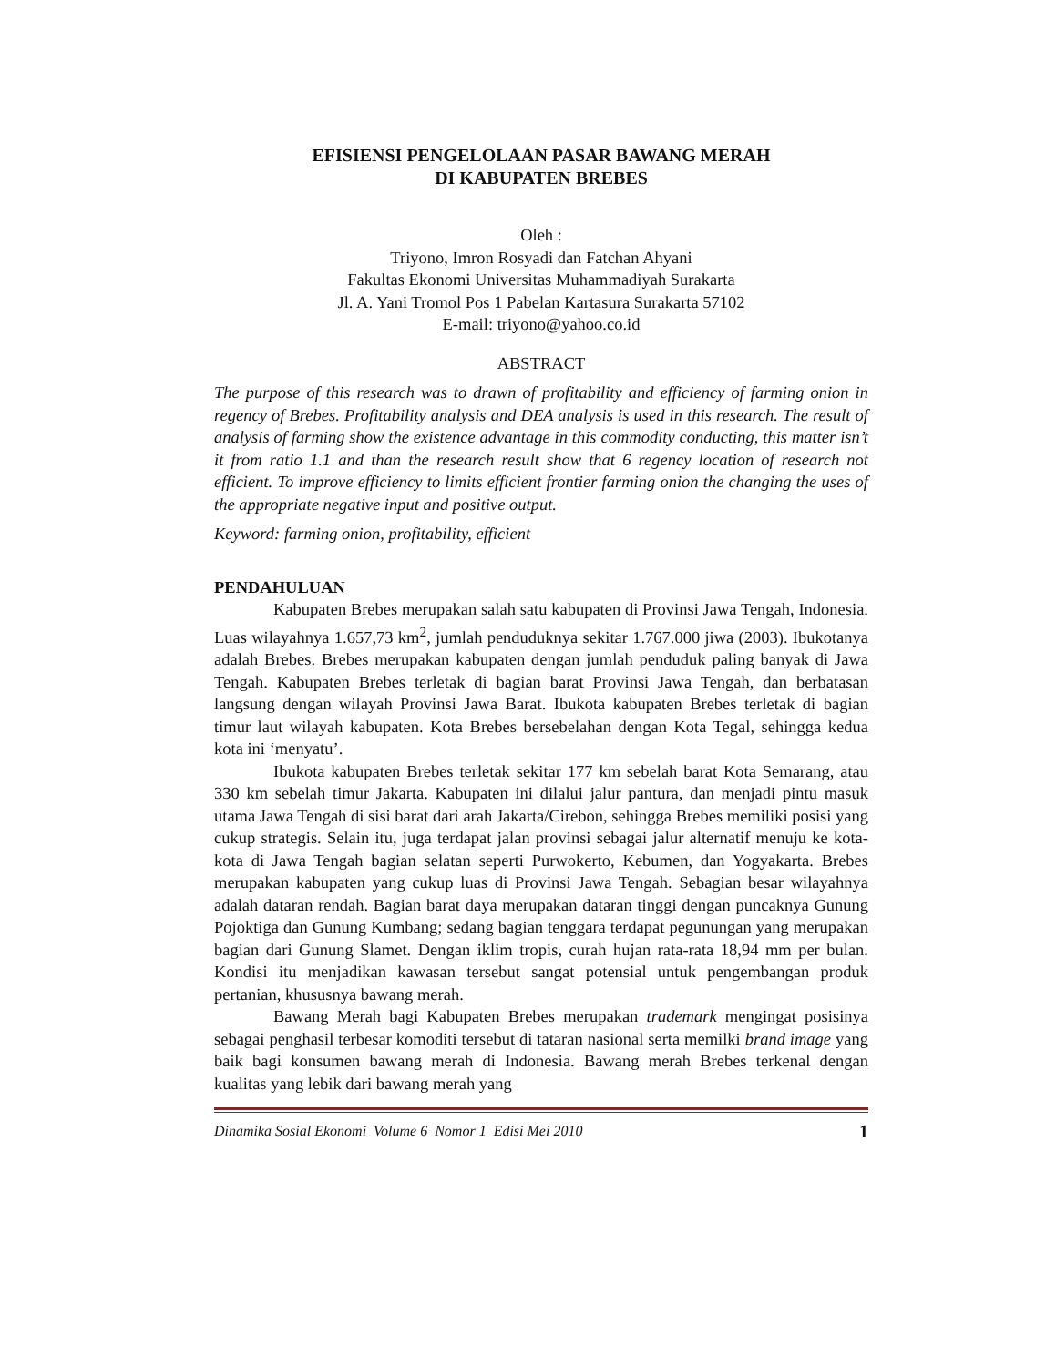EFISIENSI PENGELOLAAN PASAR BAWANG MERAH
DI KABUPATEN BREBES
Oleh :
Triyono, Imron Rosyadi dan Fatchan Ahyani
Fakultas Ekonomi Universitas Muhammadiyah Surakarta
Jl. A. Yani Tromol Pos 1 Pabelan Kartasura Surakarta 57102
E-mail: triyono@yahoo.co.id
ABSTRACT
The purpose of this research was to drawn of profitability and efficiency of farming onion in regency of Brebes. Profitability analysis and DEA analysis is used in this research. The result of analysis of farming show the existence advantage in this commodity conducting, this matter isn’t it from ratio 1.1 and than the research result show that 6 regency location of research not efficient. To improve efficiency to limits efficient frontier farming onion the changing the uses of the appropriate negative input and positive output.
Keyword: farming onion, profitability, efficient
PENDAHULUAN
Kabupaten Brebes merupakan salah satu kabupaten di Provinsi Jawa Tengah, Indonesia. Luas wilayahnya 1.657,73 km<sup>2</sup>, jumlah penduduknya sekitar 1.767.000 jiwa (2003). Ibukotanya adalah Brebes. Brebes merupakan kabupaten dengan jumlah penduduk paling banyak di Jawa Tengah. Kabupaten Brebes terletak di bagian barat Provinsi Jawa Tengah, dan berbatasan langsung dengan wilayah Provinsi Jawa Barat. Ibukota kabupaten Brebes terletak di bagian timur laut wilayah kabupaten. Kota Brebes bersebelahan dengan Kota Tegal, sehingga kedua kota ini ‘menyatu’.
Ibukota kabupaten Brebes terletak sekitar 177 km sebelah barat Kota Semarang, atau 330 km sebelah timur Jakarta. Kabupaten ini dilalui jalur pantura, dan menjadi pintu masuk utama Jawa Tengah di sisi barat dari arah Jakarta/Cirebon, sehingga Brebes memiliki posisi yang cukup strategis. Selain itu, juga terdapat jalan provinsi sebagai jalur alternatif menuju ke kota-kota di Jawa Tengah bagian selatan seperti Purwokerto, Kebumen, dan Yogyakarta. Brebes merupakan kabupaten yang cukup luas di Provinsi Jawa Tengah. Sebagian besar wilayahnya adalah dataran rendah. Bagian barat daya merupakan dataran tinggi dengan puncaknya Gunung Pojoktiga dan Gunung Kumbang; sedang bagian tenggara terdapat pegunungan yang merupakan bagian dari Gunung Slamet. Dengan iklim tropis, curah hujan rata-rata 18,94 mm per bulan. Kondisi itu menjadikan kawasan tersebut sangat potensial untuk pengembangan produk pertanian, khususnya bawang merah.
Bawang Merah bagi Kabupaten Brebes merupakan trademark mengingat posisinya sebagai penghasil terbesar komoditi tersebut di tataran nasional serta memilki brand image yang baik bagi konsumen bawang merah di Indonesia. Bawang merah Brebes terkenal dengan kualitas yang lebik dari bawang merah yang
Dinamika Sosial Ekonomi Volume 6 Nomor 1 Edisi Mei 2010 1